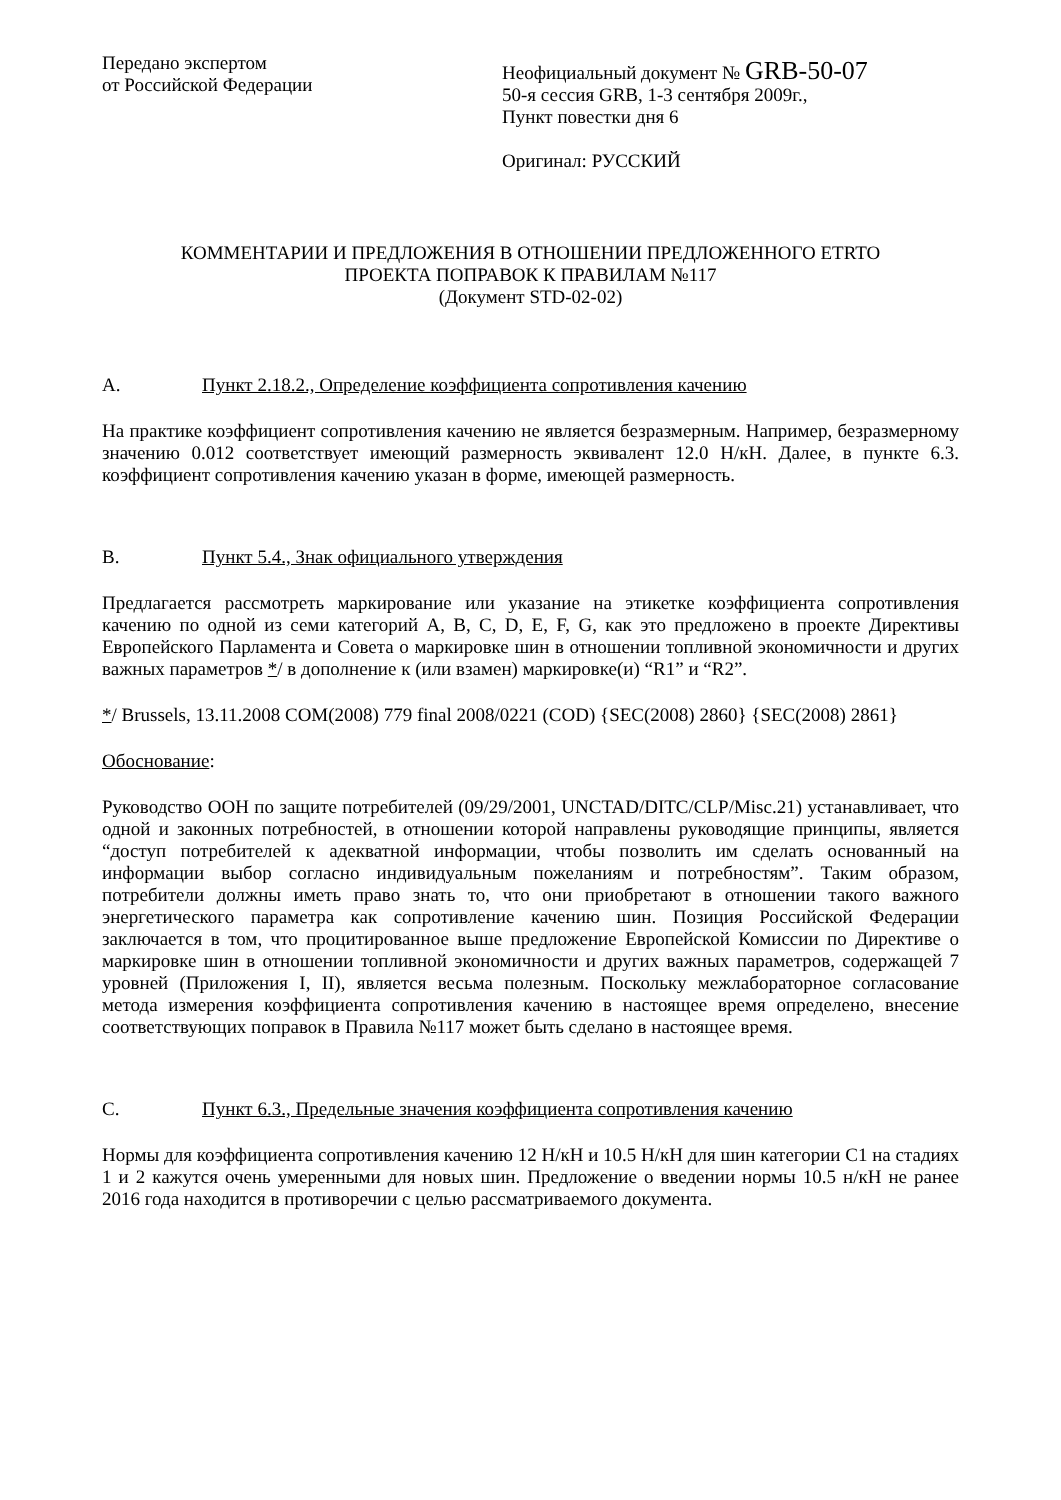Передано экспертом
от Российской Федерации
Неофициальный документ № GRB-50-07
50-я сессия GRB, 1-3 сентября 2009г.,
Пункт повестки дня 6
Оригинал: РУССКИЙ
КОММЕНТАРИИ И ПРЕДЛОЖЕНИЯ В ОТНОШЕНИИ ПРЕДЛОЖЕННОГО ETRTO
ПРОЕКТА ПОПРАВОК К ПРАВИЛАМ №117
(Документ STD-02-02)
A. Пункт 2.18.2., Определение коэффициента сопротивления качению
На практике коэффициент сопротивления качению не является безразмерным. Например, безразмерному значению 0.012 соответствует имеющий размерность эквивалент 12.0 Н/кН. Далее, в пункте 6.3. коэффициент сопротивления качению указан в форме, имеющей размерность.
B. Пункт 5.4., Знак официального утверждения
Предлагается рассмотреть маркирование или указание на этикетке коэффициента сопротивления качению по одной из семи категорий A, B, C, D, E, F, G, как это предложено в проекте Директивы Европейского Парламента и Совета о маркировке шин в отношении топливной экономичности и других важных параметров */ в дополнение к (или взамен) маркировке(и) “R1” и “R2”.
*/ Brussels, 13.11.2008 COM(2008) 779 final 2008/0221 (COD) {SEC(2008) 2860} {SEC(2008) 2861}
Обоснование:
Руководство ООН по защите потребителей (09/29/2001, UNCTAD/DITC/CLP/Misc.21) устанавливает, что одной и законных потребностей, в отношении которой направлены руководящие принципы, является “доступ потребителей к адекватной информации, чтобы позволить им сделать основанный на информации выбор согласно индивидуальным пожеланиям и потребностям”. Таким образом, потребители должны иметь право знать то, что они приобретают в отношении такого важного энергетического параметра как сопротивление качению шин. Позиция Российской Федерации заключается в том, что процитированное выше предложение Европейской Комиссии по Директиве о маркировке шин в отношении топливной экономичности и других важных параметров, содержащей 7 уровней (Приложения I, II), является весьма полезным. Поскольку межлабораторное согласование метода измерения коэффициента сопротивления качению в настоящее время определено, внесение соответствующих поправок в Правила №117 может быть сделано в настоящее время.
C. Пункт 6.3., Предельные значения коэффициента сопротивления качению
Нормы для коэффициента сопротивления качению 12 Н/кН и 10.5 Н/кН для шин категории C1 на стадиях 1 и 2 кажутся очень умеренными для новых шин. Предложение о введении нормы 10.5 н/кН не ранее 2016 года находится в противоречии с целью рассматриваемого документа.